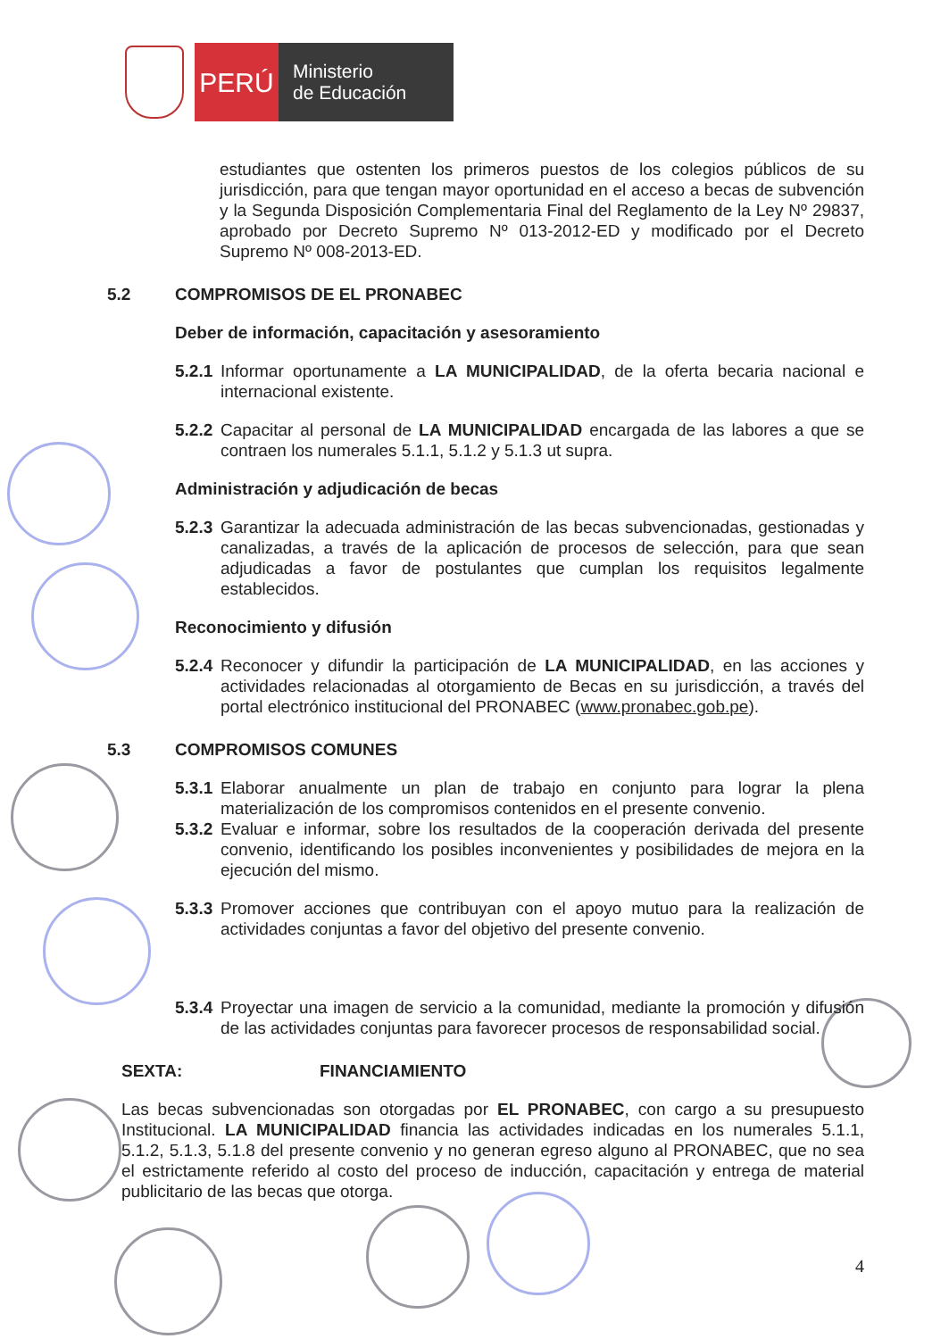PERÚ
Ministerio
de Educación
estudiantes que ostenten los primeros puestos de los colegios públicos de su jurisdicción, para que tengan mayor oportunidad en el acceso a becas de subvención y la Segunda Disposición Complementaria Final del Reglamento de la Ley Nº 29837, aprobado por Decreto Supremo Nº 013-2012-ED y modificado por el Decreto Supremo Nº 008-2013-ED.
5.2 COMPROMISOS DE EL PRONABEC
Deber de información, capacitación y asesoramiento
5.2.1
Informar oportunamente a LA MUNICIPALIDAD, de la oferta becaria nacional e internacional existente.
5.2.2
Capacitar al personal de LA MUNICIPALIDAD encargada de las labores a que se contraen los numerales 5.1.1, 5.1.2 y 5.1.3 ut supra.
Administración y adjudicación de becas
5.2.3
Garantizar la adecuada administración de las becas subvencionadas, gestionadas y canalizadas, a través de la aplicación de procesos de selección, para que sean adjudicadas a favor de postulantes que cumplan los requisitos legalmente establecidos.
Reconocimiento y difusión
5.2.4
Reconocer y difundir la participación de LA MUNICIPALIDAD, en las acciones y actividades relacionadas al otorgamiento de Becas en su jurisdicción, a través del portal electrónico institucional del PRONABEC (www.pronabec.gob.pe).
5.3 COMPROMISOS COMUNES
5.3.1
Elaborar anualmente un plan de trabajo en conjunto para lograr la plena materialización de los compromisos contenidos en el presente convenio.
5.3.2
Evaluar e informar, sobre los resultados de la cooperación derivada del presente convenio, identificando los posibles inconvenientes y posibilidades de mejora en la ejecución del mismo.
5.3.3
Promover acciones que contribuyan con el apoyo mutuo para la realización de actividades conjuntas a favor del objetivo del presente convenio.
5.3.4
Proyectar una imagen de servicio a la comunidad, mediante la promoción y difusión de las actividades conjuntas para favorecer procesos de responsabilidad social.
SEXTA: FINANCIAMIENTO
Las becas subvencionadas son otorgadas por EL PRONABEC, con cargo a su presupuesto Institucional. LA MUNICIPALIDAD financia las actividades indicadas en los numerales 5.1.1, 5.1.2, 5.1.3, 5.1.8 del presente convenio y no generan egreso alguno al PRONABEC, que no sea el estrictamente referido al costo del proceso de inducción, capacitación y entrega de material publicitario de las becas que otorga.
4